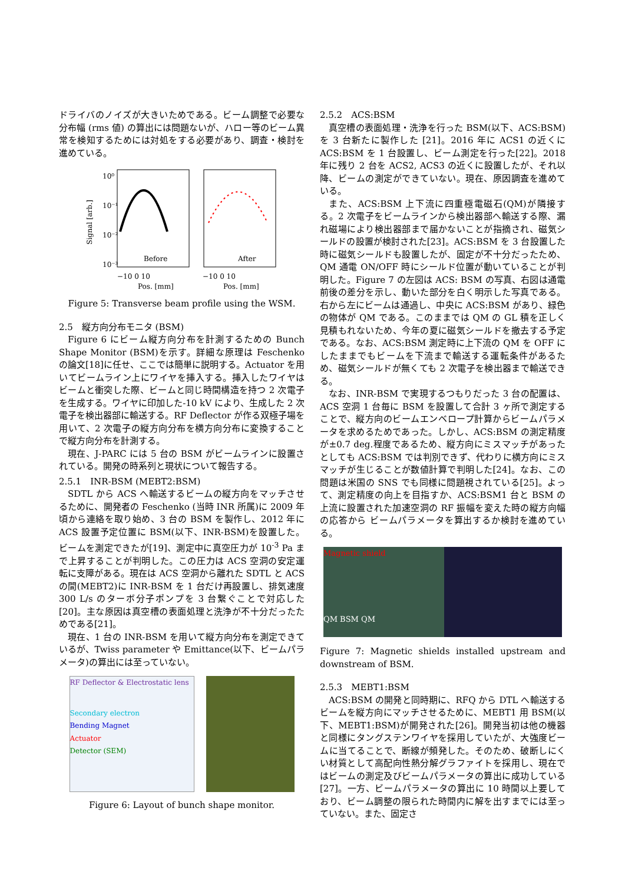ドライバのノイズが大きいためである。ビーム調整で必要な分布幅 (rms 値) の算出には問題ないが、ハロー等のビーム異常を検知するためには対処をする必要があり、調査・検討を進めている。
Signal [arb.]
10⁰
10⁻¹
10⁻²
10⁻³
Before
After
−10 0 10
−10 0 10
Pos. [mm]
Pos. [mm]
Figure 5: Transverse beam profile using the WSM.
2.5　縦方向分布モニタ (BSM)
Figure 6 にビーム縦方向分布を計測するための Bunch Shape Monitor (BSM)を示す。詳細な原理は Feschenko の論文[18]に任せ、ここでは簡単に説明する。Actuator を用いてビームライン上にワイヤを挿入する。挿入したワイヤはビームと衝突した際、ビームと同じ時間構造を持つ 2 次電子を生成する。ワイヤに印加した-10 kV により、生成した 2 次電子を検出器部に輸送する。RF Deflector が作る双極子場を用いて、2 次電子の縦方向分布を横方向分布に変換することで縦方向分布を計測する。
現在、J-PARC には 5 台の BSM がビームラインに設置されている。開発の時系列と現状について報告する。
2.5.1　INR-BSM (MEBT2:BSM)
SDTL から ACS へ輸送するビームの縦方向をマッチさせるために、開発者の Feschenko (当時 INR 所属)に 2009 年頃から連絡を取り始め、3 台の BSM を製作し、2012 年に ACS 設置予定位置に BSM(以下、INR-BSM)を設置した。ビームを測定できたが[19]、測定中に真空圧力が 10<sup>-3</sup> Pa まで上昇することが判明した。この圧力は ACS 空洞の安定運転に支障がある。現在は ACS 空洞から離れた SDTL と ACS の間(MEBT2)に INR-BSM を 1 台だけ再設置し、排気速度 300 L/s のターボ分子ポンプを 3 台繋ぐことで対応した[20]。主な原因は真空槽の表面処理と洗浄が不十分だったためである[21]。
現在、1 台の INR-BSM を用いて縦方向分布を測定できているが、Twiss parameter や Emittance(以下、ビームパラメータ)の算出には至っていない。
RF Deflector & Electrostatic lens
Secondary electron
Bending Magnet
Actuator
Detector (SEM)
Figure 6: Layout of bunch shape monitor.
2.5.2　ACS:BSM
真空槽の表面処理・洗浄を行った BSM(以下、ACS:BSM)を 3 台新たに製作した [21]。2016 年に ACS1 の近くに ACS:BSM を 1 台設置し、ビーム測定を行った[22]。2018 年に残り 2 台を ACS2, ACS3 の近くに設置したが、それ以降、ビームの測定ができていない。現在、原因調査を進めている。
また、ACS:BSM 上下流に四重極電磁石(QM)が隣接する。2 次電子をビームラインから検出器部へ輸送する際、漏れ磁場により検出器部まで届かないことが指摘され、磁気シールドの設置が検討された[23]。ACS:BSM を 3 台設置した時に磁気シールドも設置したが、固定が不十分だったため、QM 通電 ON/OFF 時にシールド位置が動いていることが判明した。Figure 7 の左図は ACS: BSM の写真、右図は通電前後の差分を示し、動いた部分を白く明示した写真である。右から左にビームは通過し、中央に ACS:BSM があり、緑色の物体が QM である。このままでは QM の GL 積を正しく見積もれないため、今年の夏に磁気シールドを撤去する予定である。なお、ACS:BSM 測定時に上下流の QM を OFF にしたままでもビームを下流まで輸送する運転条件があるため、磁気シールドが無くても 2 次電子を検出器まで輸送できる。
なお、INR-BSM で実現するつもりだった 3 台の配置は、ACS 空洞 1 台毎に BSM を設置して合計 3 ヶ所で測定することで、縦方向のビームエンベロープ計算からビームパラメータを求めるためであった。しかし、ACS:BSM の測定精度が±0.7 deg.程度であるため、縦方向にミスマッチがあったとしても ACS:BSM では判別できず、代わりに横方向にミスマッチが生じることが数値計算で判明した[24]。なお、この問題は米国の SNS でも同様に問題視されている[25]。よって、測定精度の向上を目指すか、ACS:BSM1 台と BSM の上流に設置された加速空洞の RF 振幅を変えた時の縦方向幅の応答から ビームパラメータを算出するか検討を進めている。
Magnetic shield
QM BSM QM
Figure 7: Magnetic shields installed upstream and downstream of BSM.
2.5.3　MEBT1:BSM
ACS:BSM の開発と同時期に、RFQ から DTL へ輸送するビームを縦方向にマッチさせるために、MEBT1 用 BSM(以下、MEBT1:BSM)が開発された[26]。開発当初は他の機器と同様にタングステンワイヤを採用していたが、大強度ビームに当てることで、断線が頻発した。そのため、破断しにくい材質として高配向性熱分解グラファイトを採用し、現在ではビームの測定及びビームパラメータの算出に成功している[27]。一方、ビームパラメータの算出に 10 時間以上要しており、ビーム調整の限られた時間内に解を出すまでには至っていない。また、固定さ